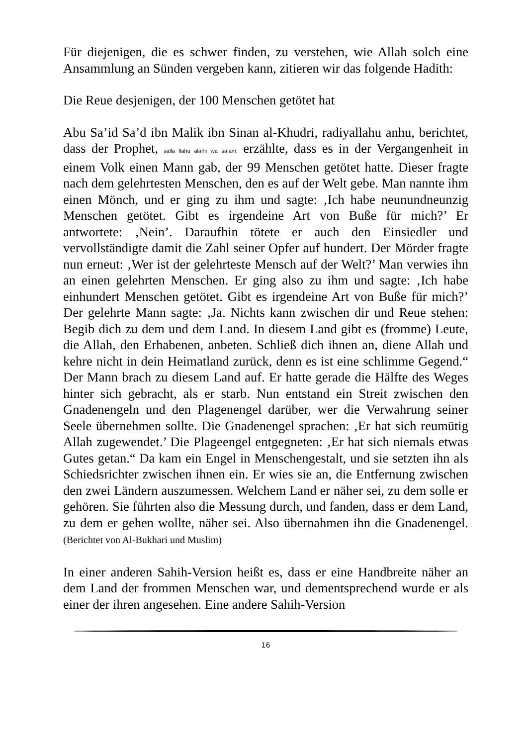Für diejenigen, die es schwer finden, zu verstehen, wie Allah solch eine Ansammlung an Sünden vergeben kann, zitieren wir das folgende Hadith:
Die Reue desjenigen, der 100 Menschen getötet hat
Abu Sa’id Sa’d ibn Malik ibn Sinan al-Khudri, radiyallahu anhu, berichtet, dass der Prophet, salla llahu alaihi wa salam, erzählte, dass es in der Vergangenheit in einem Volk einen Mann gab, der 99 Menschen getötet hatte. Dieser fragte nach dem gelehrtesten Menschen, den es auf der Welt gebe. Man nannte ihm einen Mönch, und er ging zu ihm und sagte: ‚Ich habe neunundneunzig Menschen getötet. Gibt es irgendeine Art von Buße für mich?’ Er antwortete: ‚Nein’. Daraufhin tötete er auch den Einsiedler und vervollständigte damit die Zahl seiner Opfer auf hundert. Der Mörder fragte nun erneut: ‚Wer ist der gelehrteste Mensch auf der Welt?’ Man verwies ihn an einen gelehrten Menschen. Er ging also zu ihm und sagte: ‚Ich habe einhundert Menschen getötet. Gibt es irgendeine Art von Buße für mich?’ Der gelehrte Mann sagte: ‚Ja. Nichts kann zwischen dir und Reue stehen: Begib dich zu dem und dem Land. In diesem Land gibt es (fromme) Leute, die Allah, den Erhabenen, anbeten. Schließ dich ihnen an, diene Allah und kehre nicht in dein Heimatland zurück, denn es ist eine schlimme Gegend.“ Der Mann brach zu diesem Land auf. Er hatte gerade die Hälfte des Weges hinter sich gebracht, als er starb. Nun entstand ein Streit zwischen den Gnadenengeln und den Plagenengel darüber, wer die Verwahrung seiner Seele übernehmen sollte. Die Gnadenengel sprachen: ‚Er hat sich reumütig Allah zugewendet.’ Die Plageengel entgegneten: ‚Er hat sich niemals etwas Gutes getan.“ Da kam ein Engel in Menschengestalt, und sie setzten ihn als Schiedsrichter zwischen ihnen ein. Er wies sie an, die Entfernung zwischen den zwei Ländern auszumessen. Welchem Land er näher sei, zu dem solle er gehören. Sie führten also die Messung durch, und fanden, dass er dem Land, zu dem er gehen wollte, näher sei. Also übernahmen ihn die Gnadenengel. (Berichtet von Al-Bukhari und Muslim)
In einer anderen Sahih-Version heißt es, dass er eine Handbreite näher an dem Land der frommen Menschen war, und dementsprechend wurde er als einer der ihren angesehen. Eine andere Sahih-Version
16